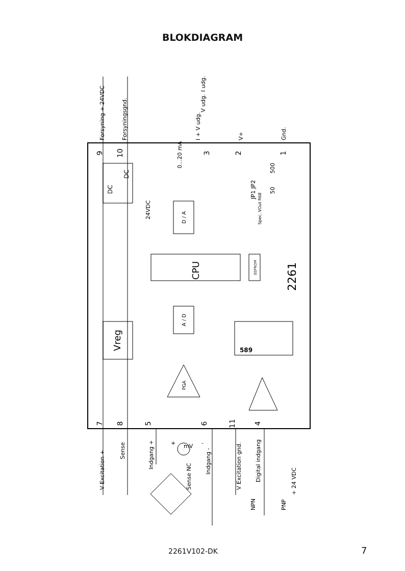BLOKDIAGRAM
CPU
D / A
A / D
Vreg
DC
DC
EEPROM
2261
PGA
7
8
5
6
11
4
9
10
3
2
1
Forsyning + 24VDC
Forsyningsgnd.
I + V udg.
V+
Gnd.
V udg.
I udg.
24VDC
0...20 mA
JP1 JP2
500
50
Spec. VOut R68
V Excitation +
Sense
Indgang +
Indgang -
Sense NC
V Excitation gnd.
Digital indgang
NPN
PNP
+ 24 VDC
mV
+
-
589
2261V102-DK 7